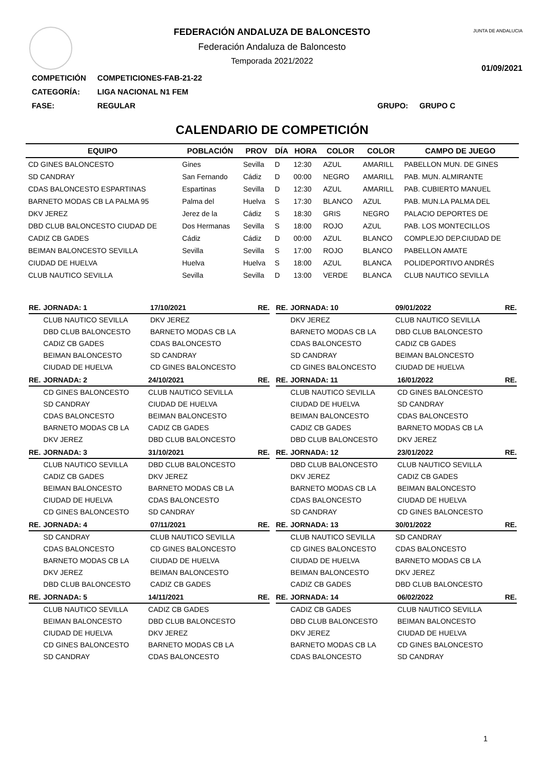JUNTA DE ANDALUCIA
FEDERACIÓN ANDALUZA DE BALONCESTO
Federación Andaluza de Baloncesto
Temporada 2021/2022
01/09/2021
| COMPETICIÓN | COMPETICIONES-FAB-21-22 | | |
| CATEGORÍA: | LIGA NACIONAL N1 FEM | | |
| FASE: | REGULAR | GRUPO: | GRUPO C |
CALENDARIO DE COMPETICIÓN
| EQUIPO | POBLACIÓN | PROV | DÍA | HORA | COLOR | COLOR | CAMPO DE JUEGO |
| --- | --- | --- | --- | --- | --- | --- | --- |
| CD GINES BALONCESTO | Gines | Sevilla | D | 12:30 | AZUL | AMARILL | PABELLON MUN. DE GINES |
| SD CANDRAY | San Fernando | Cádiz | D | 00:00 | NEGRO | AMARILL | PAB. MUN. ALMIRANTE |
| CDAS BALONCESTO ESPARTINAS | Espartinas | Sevilla | D | 12:30 | AZUL | AMARILL | PAB. CUBIERTO MANUEL |
| BARNETO MODAS CB LA PALMA 95 | Palma del | Huelva | S | 17:30 | BLANCO | AZUL | PAB. MUN.LA PALMA DEL |
| DKV JEREZ | Jerez de la | Cádiz | S | 18:30 | GRIS | NEGRO | PALACIO DEPORTES DE |
| DBD CLUB BALONCESTO CIUDAD DE | Dos Hermanas | Sevilla | S | 18:00 | ROJO | AZUL | PAB. LOS MONTECILLOS |
| CADIZ CB GADES | Cádiz | Cádiz | D | 00:00 | AZUL | BLANCO | COMPLEJO DEP.CIUDAD DE |
| BEIMAN BALONCESTO SEVILLA | Sevilla | Sevilla | S | 17:00 | ROJO | BLANCO | PABELLON AMATE |
| CIUDAD DE HUELVA | Huelva | Huelva | S | 18:00 | AZUL | BLANCA | POLIDEPORTIVO ANDRÉS |
| CLUB NAUTICO SEVILLA | Sevilla | Sevilla | D | 13:00 | VERDE | BLANCA | CLUB NAUTICO SEVILLA |
| RE. | JORNADA: 1 | 17/10/2021 | RE. |
| --- | --- | --- | --- |
| | CLUB NAUTICO SEVILLA | DKV JEREZ | |
| | DBD CLUB BALONCESTO | BARNETO MODAS CB LA | |
| | CADIZ CB GADES | CDAS BALONCESTO | |
| | BEIMAN BALONCESTO | SD CANDRAY | |
| | CIUDAD DE HUELVA | CD GINES BALONCESTO | |
| RE. | JORNADA: 2 | 24/10/2021 | RE. |
| --- | --- | --- | --- |
| | CD GINES BALONCESTO | CLUB NAUTICO SEVILLA | |
| | SD CANDRAY | CIUDAD DE HUELVA | |
| | CDAS BALONCESTO | BEIMAN BALONCESTO | |
| | BARNETO MODAS CB LA | CADIZ CB GADES | |
| | DKV JEREZ | DBD CLUB BALONCESTO | |
| RE. | JORNADA: 3 | 31/10/2021 | RE. |
| --- | --- | --- | --- |
| | CLUB NAUTICO SEVILLA | DBD CLUB BALONCESTO | |
| | CADIZ CB GADES | DKV JEREZ | |
| | BEIMAN BALONCESTO | BARNETO MODAS CB LA | |
| | CIUDAD DE HUELVA | CDAS BALONCESTO | |
| | CD GINES BALONCESTO | SD CANDRAY | |
| RE. | JORNADA: 4 | 07/11/2021 | RE. |
| --- | --- | --- | --- |
| | SD CANDRAY | CLUB NAUTICO SEVILLA | |
| | CDAS BALONCESTO | CD GINES BALONCESTO | |
| | BARNETO MODAS CB LA | CIUDAD DE HUELVA | |
| | DKV JEREZ | BEIMAN BALONCESTO | |
| | DBD CLUB BALONCESTO | CADIZ CB GADES | |
| RE. | JORNADA: 5 | 14/11/2021 | RE. |
| --- | --- | --- | --- |
| | CLUB NAUTICO SEVILLA | CADIZ CB GADES | |
| | BEIMAN BALONCESTO | DBD CLUB BALONCESTO | |
| | CIUDAD DE HUELVA | DKV JEREZ | |
| | CD GINES BALONCESTO | BARNETO MODAS CB LA | |
| | SD CANDRAY | CDAS BALONCESTO | |
| RE. | JORNADA: 10 | 09/01/2022 | RE. |
| --- | --- | --- | --- |
| | DKV JEREZ | CLUB NAUTICO SEVILLA | |
| | BARNETO MODAS CB LA | DBD CLUB BALONCESTO | |
| | CDAS BALONCESTO | CADIZ CB GADES | |
| | SD CANDRAY | BEIMAN BALONCESTO | |
| | CD GINES BALONCESTO | CIUDAD DE HUELVA | |
| RE. | JORNADA: 11 | 16/01/2022 | RE. |
| --- | --- | --- | --- |
| | CLUB NAUTICO SEVILLA | CD GINES BALONCESTO | |
| | CIUDAD DE HUELVA | SD CANDRAY | |
| | BEIMAN BALONCESTO | CDAS BALONCESTO | |
| | CADIZ CB GADES | BARNETO MODAS CB LA | |
| | DBD CLUB BALONCESTO | DKV JEREZ | |
| RE. | JORNADA: 12 | 23/01/2022 | RE. |
| --- | --- | --- | --- |
| | DBD CLUB BALONCESTO | CLUB NAUTICO SEVILLA | |
| | DKV JEREZ | CADIZ CB GADES | |
| | BARNETO MODAS CB LA | BEIMAN BALONCESTO | |
| | CDAS BALONCESTO | CIUDAD DE HUELVA | |
| | SD CANDRAY | CD GINES BALONCESTO | |
| RE. | JORNADA: 13 | 30/01/2022 | RE. |
| --- | --- | --- | --- |
| | CLUB NAUTICO SEVILLA | SD CANDRAY | |
| | CD GINES BALONCESTO | CDAS BALONCESTO | |
| | CIUDAD DE HUELVA | BARNETO MODAS CB LA | |
| | BEIMAN BALONCESTO | DKV JEREZ | |
| | CADIZ CB GADES | DBD CLUB BALONCESTO | |
| RE. | JORNADA: 14 | 06/02/2022 | RE. |
| --- | --- | --- | --- |
| | CADIZ CB GADES | CLUB NAUTICO SEVILLA | |
| | DBD CLUB BALONCESTO | BEIMAN BALONCESTO | |
| | DKV JEREZ | CIUDAD DE HUELVA | |
| | BARNETO MODAS CB LA | CD GINES BALONCESTO | |
| | CDAS BALONCESTO | SD CANDRAY | |
1